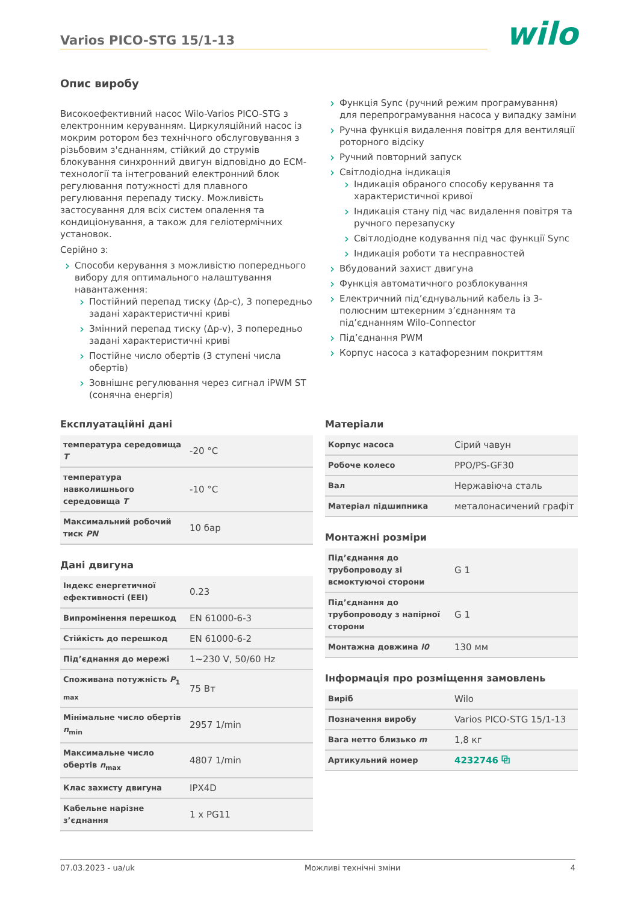Varios PICO-STG 15/1-13
wilo
Опис виробу
Високоефективний насос Wilo-Varios PICO-STG з електронним керуванням. Циркуляційний насос із мокрим ротором без технічного обслуговування з різьбовим з'єднанням, стійкий до струмів блокування синхронний двигун відповідно до ECM-технології та інтегрований електронний блок регулювання потужності для плавного регулювання перепаду тиску. Можливість застосування для всіх систем опалення та кондиціонування, а також для геліотермічних установок.
Серійно з:
Способи керування з можливістю попереднього вибору для оптимального налаштування навантаження:
Постійний перепад тиску (Δp-c), 3 попередньо задані характеристичні криві
Змінний перепад тиску (Δp-v), 3 попередньо задані характеристичні криві
Постійне число обертів (3 ступені числа обертів)
Зовнішнє регулювання через сигнал iPWM ST (сонячна енергія)
Функція Sync (ручний режим програмування) для перепрограмування насоса у випадку заміни
Ручна функція видалення повітря для вентиляції роторного відсіку
Ручний повторний запуск
Світлодіодна індикація
Індикація обраного способу керування та характеристичної кривої
Індикація стану під час видалення повітря та ручного перезапуску
Світлодіодне кодування під час функції Sync
Індикація роботи та несправностей
Вбудований захист двигуна
Функція автоматичного розблокування
Електричний під’єднувальний кабель із 3-полюсним штекерним з’єднанням та під’єднанням Wilo-Connector
Під’єднання PWM
Корпус насоса з катафорезним покриттям
Експлуатаційні дані
| температура середовища T | -20 °C |
| температура навколишнього середовища T | -10 °C |
| Максимальний робочий тиск PN | 10 бар |
Дані двигуна
| Індекс енергетичної ефективності (EEI) | 0.23 |
| Випромінення перешкод | EN 61000-6-3 |
| Стійкість до перешкод | EN 61000-6-2 |
| Під’єднання до мережі | 1~230 V, 50/60 Hz |
| Споживана потужність P<sub>1 max</sub> | 75 Вт |
| Мінімальне число обертів n<sub>min</sub> | 2957 1/min |
| Максимальне число обертів n<sub>max</sub> | 4807 1/min |
| Клас захисту двигуна | IPX4D |
| Кабельне нарізне з’єднання | 1 x PG11 |
Матеріали
| Корпус насоса | Сірий чавун |
| Робоче колесо | PPO/PS-GF30 |
| Вал | Нержавіюча сталь |
| Матеріал підшипника | металонасичений графіт |
Монтажні розміри
| Під’єднання до трубопроводу зі всмоктуючої сторони | G 1 |
| Під’єднання до трубопроводу з напірної сторони | G 1 |
| Монтажна довжина l0 | 130 мм |
Інформація про розміщення замовлень
| Виріб | Wilo |
| Позначення виробу | Varios PICO-STG 15/1-13 |
| Вага нетто близько m | 1,8 кг |
| Артикульний номер | 4232746 ⧉ |
07.03.2023 - ua/uk Можливі технічні зміни 4